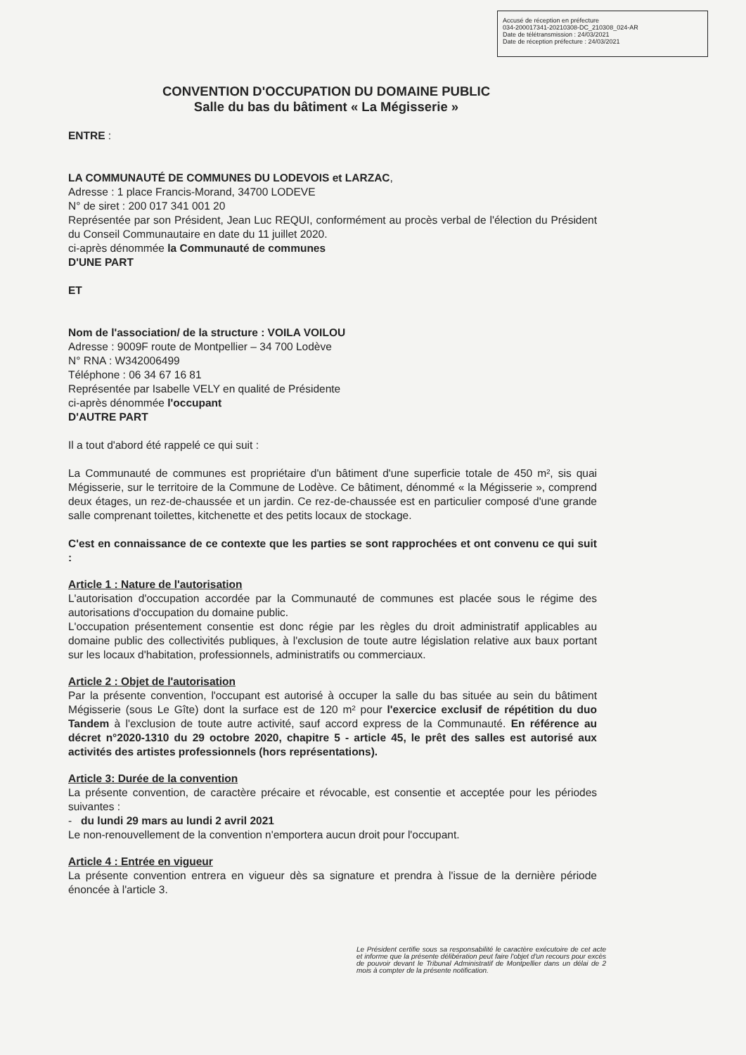Accusé de réception en préfecture
034-200017341-20210308-DC_210308_024-AR
Date de télétransmission : 24/03/2021
Date de réception préfecture : 24/03/2021
CONVENTION D'OCCUPATION DU DOMAINE PUBLIC
Salle du bas du bâtiment « La Mégisserie »
ENTRE :
LA COMMUNAUTÉ DE COMMUNES DU LODEVOIS et LARZAC,
Adresse : 1 place Francis-Morand, 34700 LODEVE
N° de siret : 200 017 341 001 20
Représentée par son Président, Jean Luc REQUI, conformément au procès verbal de l'élection du Président du Conseil Communautaire en date du 11 juillet 2020.
ci-après dénommée la Communauté de communes
D'UNE PART
ET
Nom de l'association/ de la structure : VOILA VOILOU
Adresse : 9009F route de Montpellier – 34 700 Lodève
N° RNA : W342006499
Téléphone : 06 34 67 16 81
Représentée par Isabelle VELY en qualité de Présidente
ci-après dénommée l'occupant
D'AUTRE PART
Il a tout d'abord été rappelé ce qui suit :
La Communauté de communes est propriétaire d'un bâtiment d'une superficie totale de 450 m², sis quai Mégisserie, sur le territoire de la Commune de Lodève. Ce bâtiment, dénommé « la Mégisserie », comprend deux étages, un rez-de-chaussée et un jardin. Ce rez-de-chaussée est en particulier composé d'une grande salle comprenant toilettes, kitchenette et des petits locaux de stockage.
C'est en connaissance de ce contexte que les parties se sont rapprochées et ont convenu ce qui suit :
Article 1 : Nature de l'autorisation
L'autorisation d'occupation accordée par la Communauté de communes est placée sous le régime des autorisations d'occupation du domaine public.
L'occupation présentement consentie est donc régie par les règles du droit administratif applicables au domaine public des collectivités publiques, à l'exclusion de toute autre législation relative aux baux portant sur les locaux d'habitation, professionnels, administratifs ou commerciaux.
Article 2 : Objet de l'autorisation
Par la présente convention, l'occupant est autorisé à occuper la salle du bas située au sein du bâtiment Mégisserie (sous Le Gîte) dont la surface est de 120 m² pour l'exercice exclusif de répétition du duo Tandem à l'exclusion de toute autre activité, sauf accord express de la Communauté. En référence au décret n°2020-1310 du 29 octobre 2020, chapitre 5 - article 45, le prêt des salles est autorisé aux activités des artistes professionnels (hors représentations).
Article 3: Durée de la convention
La présente convention, de caractère précaire et révocable, est consentie et acceptée pour les périodes suivantes :
- du lundi 29 mars au lundi 2 avril 2021
Le non-renouvellement de la convention n'emportera aucun droit pour l'occupant.
Article 4 : Entrée en vigueur
La présente convention entrera en vigueur dès sa signature et prendra à l'issue de la dernière période énoncée à l'article 3.
Le Président certifie sous sa responsabilité le caractère exécutoire de cet acte et informe que la présente délibération peut faire l'objet d'un recours pour excès de pouvoir devant le Tribunal Administratif de Montpellier dans un délai de 2 mois à compter de la présente notification.